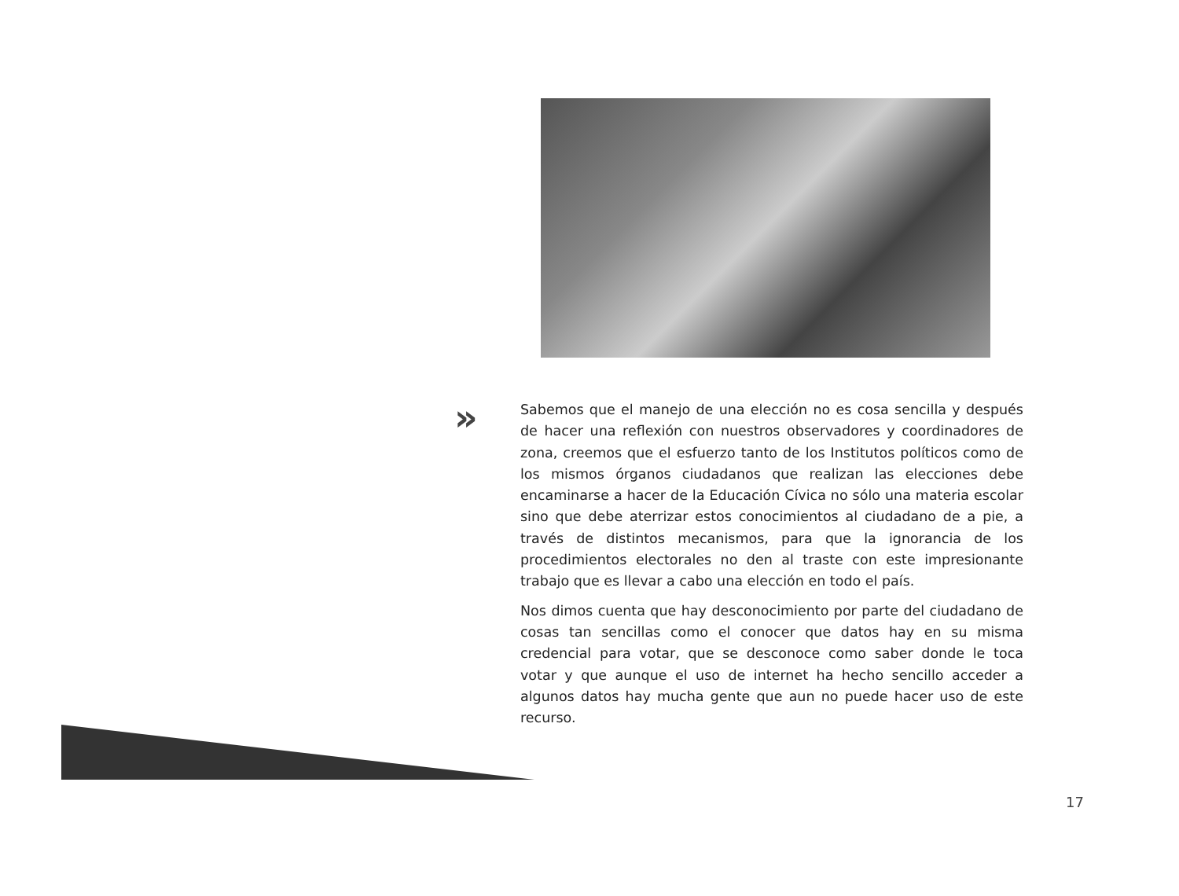»
Sabemos que el manejo de una elección no es cosa sencilla y después de hacer una reflexión con nuestros observadores y coordinadores de zona, creemos que el esfuerzo tanto de los Institutos políticos como de los mismos órganos ciudadanos que realizan las elecciones debe encaminarse a hacer de la Educación Cívica no sólo una materia escolar sino que debe aterrizar estos conocimientos al ciudadano de a pie, a través de distintos mecanismos, para que la ignorancia de los procedimientos electorales no den al traste con este impresionante trabajo que es llevar a cabo una elección en todo el país.
Nos dimos cuenta que hay desconocimiento por parte del ciudadano de cosas tan sencillas como el conocer que datos hay en su misma credencial para votar, que se desconoce como saber donde le toca votar y que aunque el uso de internet ha hecho sencillo acceder a algunos datos hay mucha gente que aun no puede hacer uso de este recurso.
17